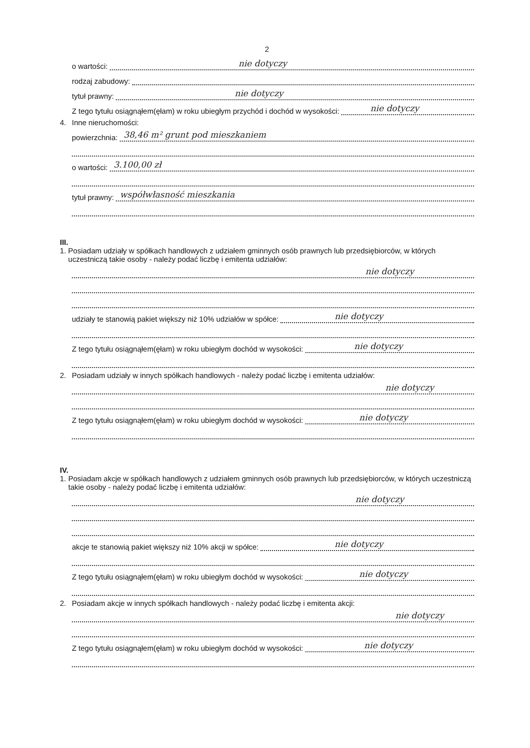2
o wartości: nie dotyczy
rodzaj zabudowy:
tytuł prawny: nie dotyczy
Z tego tytułu osiągnąłem(ęłam) w roku ubiegłym przychód i dochód w wysokości: nie dotyczy
4. Inne nieruchomości:
powierzchnia: 38,46 m² grunt pod mieszkaniem
o wartości: 3.100,00 zł
tytuł prawny: współwłasność mieszkania
III.
1. Posiadam udziały w spółkach handlowych z udziałem gminnych osób prawnych lub przedsiębiorców, w których uczestniczą takie osoby - należy podać liczbę i emitenta udziałów:
nie dotyczy
udziały te stanowią pakiet większy niż 10% udziałów w spółce: nie dotyczy
Z tego tytułu osiągnąłem(ęłam) w roku ubiegłym dochód w wysokości: nie dotyczy
2. Posiadam udziały w innych spółkach handlowych - należy podać liczbę i emitenta udziałów:
nie dotyczy
Z tego tytułu osiągnąłem(ęłam) w roku ubiegłym dochód w wysokości: nie dotyczy
IV.
1. Posiadam akcje w spółkach handlowych z udziałem gminnych osób prawnych lub przedsiębiorców, w których uczestniczą takie osoby - należy podać liczbę i emitenta udziałów:
nie dotyczy
akcje te stanowią pakiet większy niż 10% akcji w spółce: nie dotyczy
Z tego tytułu osiągnąłem(ęłam) w roku ubiegłym dochód w wysokości: nie dotyczy
2. Posiadam akcje w innych spółkach handlowych - należy podać liczbę i emitenta akcji:
nie dotyczy
Z tego tytułu osiągnąłem(ęłam) w roku ubiegłym dochód w wysokości: nie dotyczy